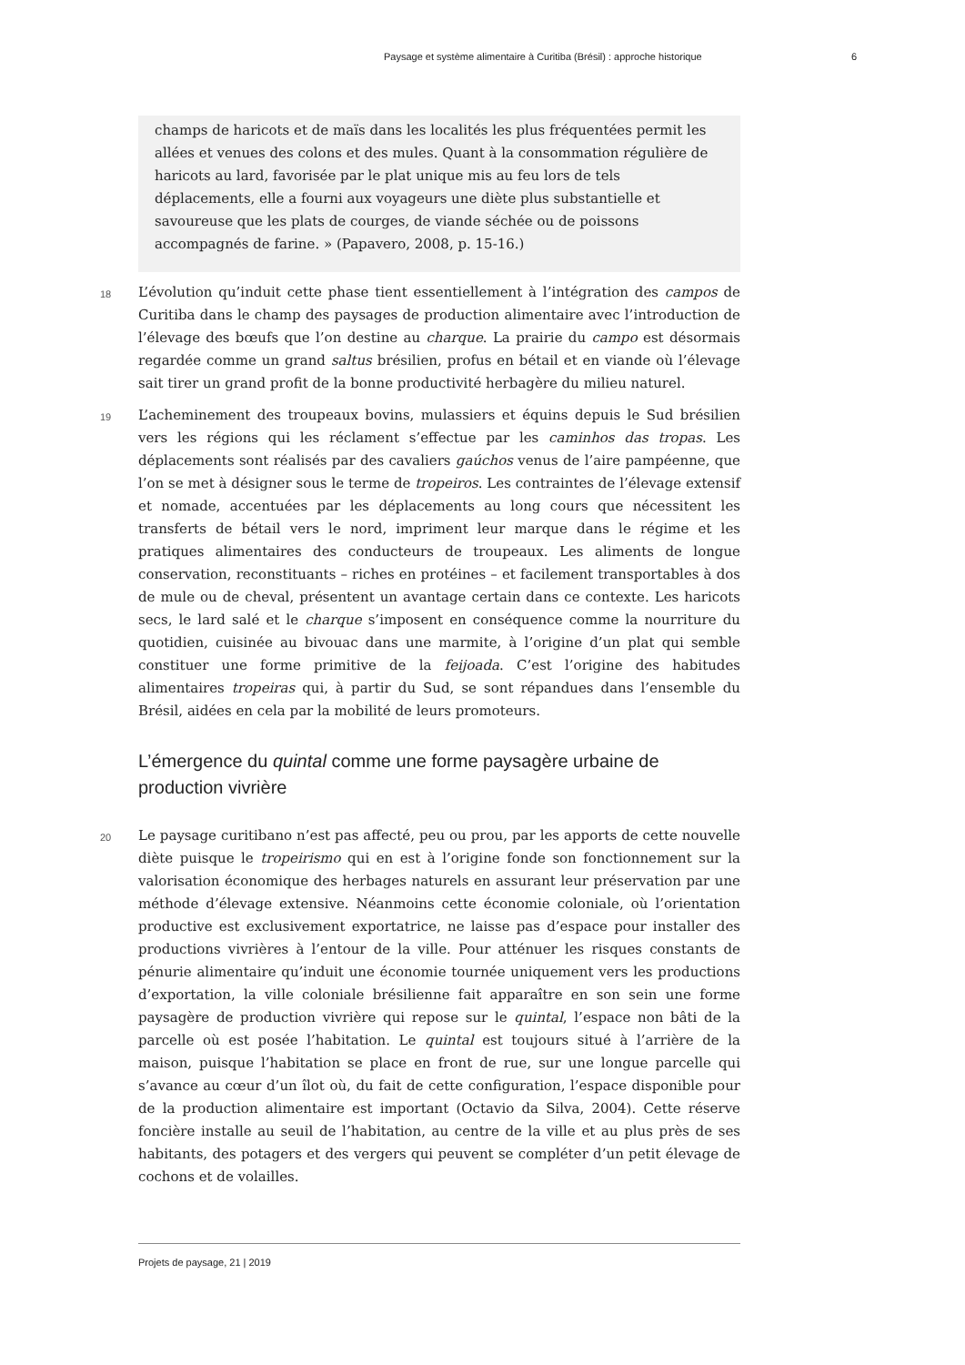Paysage et système alimentaire à Curitiba (Brésil) : approche historique 6
champs de haricots et de maïs dans les localités les plus fréquentées permit les allées et venues des colons et des mules. Quant à la consommation régulière de haricots au lard, favorisée par le plat unique mis au feu lors de tels déplacements, elle a fourni aux voyageurs une diète plus substantielle et savoureuse que les plats de courges, de viande séchée ou de poissons accompagnés de farine. » (Papavero, 2008, p. 15-16.)
18 L’évolution qu’induit cette phase tient essentiellement à l’intégration des campos de Curitiba dans le champ des paysages de production alimentaire avec l’introduction de l’élevage des bœufs que l’on destine au charque. La prairie du campo est désormais regardée comme un grand saltus brésilien, profus en bétail et en viande où l’élevage sait tirer un grand profit de la bonne productivité herbagère du milieu naturel.
19 L’acheminement des troupeaux bovins, mulassiers et équins depuis le Sud brésilien vers les régions qui les réclament s’effectue par les caminhos das tropas. Les déplacements sont réalisés par des cavaliers gaúchos venus de l’aire pampéenne, que l’on se met à désigner sous le terme de tropeiros. Les contraintes de l’élevage extensif et nomade, accentuées par les déplacements au long cours que nécessitent les transferts de bétail vers le nord, impriment leur marque dans le régime et les pratiques alimentaires des conducteurs de troupeaux. Les aliments de longue conservation, reconstituants – riches en protéines – et facilement transportables à dos de mule ou de cheval, présentent un avantage certain dans ce contexte. Les haricots secs, le lard salé et le charque s’imposent en conséquence comme la nourriture du quotidien, cuisinée au bivouac dans une marmite, à l’origine d’un plat qui semble constituer une forme primitive de la feijoada. C’est l’origine des habitudes alimentaires tropeiras qui, à partir du Sud, se sont répandues dans l’ensemble du Brésil, aidées en cela par la mobilité de leurs promoteurs.
L’émergence du quintal comme une forme paysagère urbaine de production vivrière
20 Le paysage curitibano n’est pas affecté, peu ou prou, par les apports de cette nouvelle diète puisque le tropeirismo qui en est à l’origine fonde son fonctionnement sur la valorisation économique des herbages naturels en assurant leur préservation par une méthode d’élevage extensive. Néanmoins cette économie coloniale, où l’orientation productive est exclusivement exportatrice, ne laisse pas d’espace pour installer des productions vivrières à l’entour de la ville. Pour atténuer les risques constants de pénurie alimentaire qu’induit une économie tournée uniquement vers les productions d’exportation, la ville coloniale brésilienne fait apparaître en son sein une forme paysagère de production vivrière qui repose sur le quintal, l’espace non bâti de la parcelle où est posée l’habitation. Le quintal est toujours situé à l’arrière de la maison, puisque l’habitation se place en front de rue, sur une longue parcelle qui s’avance au cœur d’un îlot où, du fait de cette configuration, l’espace disponible pour de la production alimentaire est important (Octavio da Silva, 2004). Cette réserve foncière installe au seuil de l’habitation, au centre de la ville et au plus près de ses habitants, des potagers et des vergers qui peuvent se compléter d’un petit élevage de cochons et de volailles.
Projets de paysage, 21 | 2019